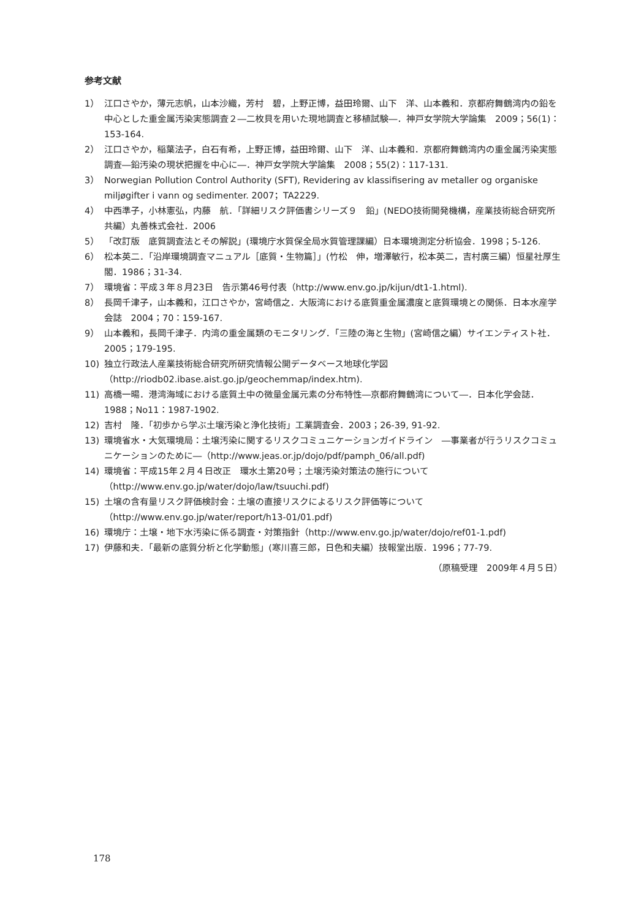参考文献
1） 江口さやか，薄元志帆，山本沙織，芳村　碧，上野正博，益田玲爾、山下　洋、山本義和．京都府舞鶴湾内の鉛を中心とした重金属汚染実態調査２―二枚貝を用いた現地調査と移植試験―．神戸女学院大学論集　2009；56(1)：153-164.
2） 江口さやか，稲葉法子，白石有希，上野正博，益田玲爾、山下　洋、山本義和．京都府舞鶴湾内の重金属汚染実態調査―鉛汚染の現状把握を中心に―．神戸女学院大学論集　2008；55(2)：117-131.
3） Norwegian Pollution Control Authority (SFT), Revidering av klassifisering av metaller og organiske miljøgifter i vann og sedimenter. 2007；TA2229.
4） 中西準子，小林憲弘，内藤　航．「詳細リスク評価書シリーズ９　鉛」(NEDO技術開発機構，産業技術総合研究所共編）丸善株式会社．2006
5） 「改訂版　底質調査法とその解説」(環境庁水質保全局水質管理課編）日本環境測定分析協会．1998；5-126.
6） 松本英二．「沿岸環境調査マニュアル［底質・生物篇］」(竹松　伸，増澤敏行，松本英二，吉村廣三編）恒星社厚生閣．1986；31-34.
7） 環境省：平成３年８月23日　告示第46号付表（http://www.env.go.jp/kijun/dt1-1.html).
8） 長岡千津子，山本義和，江口さやか，宮崎信之．大阪湾における底質重金属濃度と底質環境との関係．日本水産学会誌　2004；70：159-167.
9） 山本義和，長岡千津子．内湾の重金属類のモニタリング．「三陸の海と生物」(宮崎信之編）サイエンティスト社．2005；179-195.
10) 独立行政法人産業技術総合研究所研究情報公開データベース地球化学図（http://riodb02.ibase.aist.go.jp/geochemmap/index.htm).
11) 高橋一暘．港湾海域における底質土中の微量金属元素の分布特性―京都府舞鶴湾について―．日本化学会誌．1988；No11：1987-1902.
12) 吉村　隆．「初歩から学ぶ土壌汚染と浄化技術」工業調査会．2003；26-39, 91-92.
13) 環境省水・大気環境局：土壌汚染に関するリスクコミュニケーションガイドライン　―事業者が行うリスクコミュニケーションのために―（http://www.jeas.or.jp/dojo/pdf/pamph_06/all.pdf)
14) 環境省：平成15年２月４日改正　環水土第20号；土壌汚染対策法の施行について（http://www.env.go.jp/water/dojo/law/tsuuchi.pdf)
15) 土壌の含有量リスク評価検討会：土壌の直接リスクによるリスク評価等について（http://www.env.go.jp/water/report/h13-01/01.pdf)
16) 環境庁：土壌・地下水汚染に係る調査・対策指針（http://www.env.go.jp/water/dojo/ref01-1.pdf)
17) 伊藤和夫．「最新の底質分析と化学動態」(寒川喜三郎，日色和夫編）技報堂出版．1996；77-79.
（原稿受理　2009年４月５日）
178